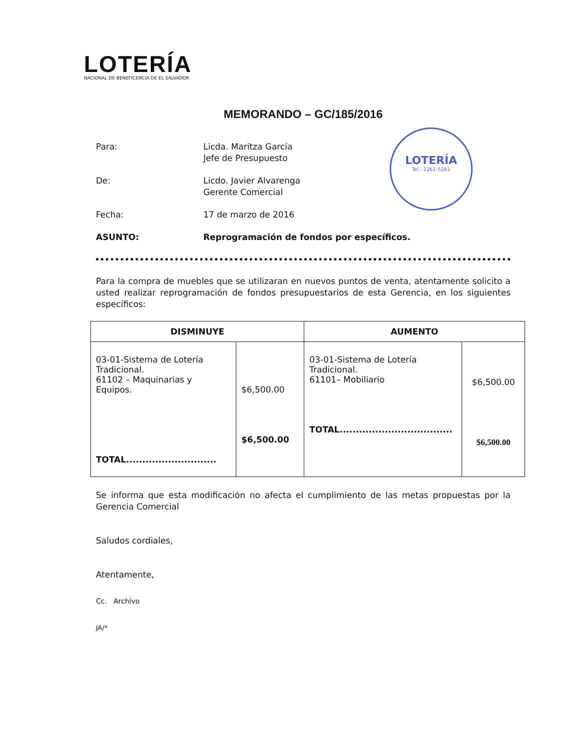LOTERÍA
NACIONAL DE BENEFICENCIA DE EL SALVADOR
LOTERÍA
Tel.: 2261-5261
MEMORANDO – GC/185/2016
Para: Licda. Maritza García
Jefe de Presupuesto
De: Licdo. Javier Alvarenga
Gerente Comercial
Fecha: 17 de marzo de 2016
ASUNTO: Reprogramación de fondos por específicos.
Para la compra de muebles que se utilizaran en nuevos puntos de venta, atentamente solicito a usted realizar reprogramación de fondos presupuestarios de esta Gerencia, en los siguientes específicos:
| DISMINUYE | | AUMENTO | |
| --- | --- | --- | --- |
| 03-01-Sistema de Lotería Tradicional. 61102 – Maquinarias y Equipos. TOTAL............................ | $6,500.00 $6,500.00 | 03-01-Sistema de Lotería Tradicional. 61101– Mobiliario TOTAL................................... | $6,500.00 $6,500.00 |
Se informa que esta modificación no afecta el cumplimiento de las metas propuestas por la Gerencia Comercial
Saludos cordiales,
Atentamente,
Cc. Archivo
JA/*